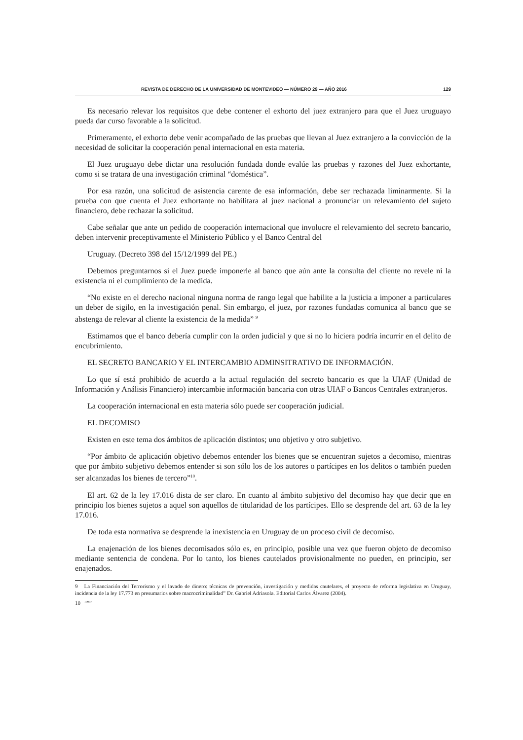REVISTA DE DERECHO DE LA UNIVERSIDAD DE MONTEVIDEO — NÚMERO 29 — AÑO 2016 129
Es necesario relevar los requisitos que debe contener el exhorto del juez extranjero para que el Juez uruguayo pueda dar curso favorable a la solicitud.
Primeramente, el exhorto debe venir acompañado de las pruebas que llevan al Juez extranjero a la convicción de la necesidad de solicitar la cooperación penal internacional en esta materia.
El Juez uruguayo debe dictar una resolución fundada donde evalúe las pruebas y razones del Juez exhortante, como si se tratara de una investigación criminal “doméstica”.
Por esa razón, una solicitud de asistencia carente de esa información, debe ser rechazada liminarmente. Si la prueba con que cuenta el Juez exhortante no habilitara al juez nacional a pronunciar un relevamiento del sujeto financiero, debe rechazar la solicitud.
Cabe señalar que ante un pedido de cooperación internacional que involucre el relevamiento del secreto bancario, deben intervenir preceptivamente el Ministerio Público y el Banco Central del
Uruguay. (Decreto 398 del 15/12/1999 del PE.)
Debemos preguntarnos si el Juez puede imponerle al banco que aún ante la consulta del cliente no revele ni la existencia ni el cumplimiento de la medida.
“No existe en el derecho nacional ninguna norma de rango legal que habilite a la justicia a imponer a particulares un deber de sigilo, en la investigación penal. Sin embargo, el juez, por razones fundadas comunica al banco que se abstenga de relevar al cliente la existencia de la medida” <sup>9</sup>
Estimamos que el banco debería cumplir con la orden judicial y que si no lo hiciera podría incurrir en el delito de encubrimiento.
EL SECRETO BANCARIO Y EL INTERCAMBIO ADMINSITRATIVO DE INFORMACIÓN.
Lo que sí está prohibido de acuerdo a la actual regulación del secreto bancario es que la UIAF (Unidad de Información y Análisis Financiero) intercambie información bancaria con otras UIAF o Bancos Centrales extranjeros.
La cooperación internacional en esta materia sólo puede ser cooperación judicial.
EL DECOMISO
Existen en este tema dos ámbitos de aplicación distintos; uno objetivo y otro subjetivo.
“Por ámbito de aplicación objetivo debemos entender los bienes que se encuentran sujetos a decomiso, mientras que por ámbito subjetivo debemos entender si son sólo los de los autores o partícipes en los delitos o también pueden ser alcanzadas los bienes de tercero”<sup>10</sup>.
El art. 62 de la ley 17.016 dista de ser claro. En cuanto al ámbito subjetivo del decomiso hay que decir que en principio los bienes sujetos a aquel son aquellos de titularidad de los partícipes. Ello se desprende del art. 63 de la ley 17.016.
De toda esta normativa se desprende la inexistencia en Uruguay de un proceso civil de decomiso.
La enajenación de los bienes decomisados sólo es, en principio, posible una vez que fueron objeto de decomiso mediante sentencia de condena. Por lo tanto, los bienes cautelados provisionalmente no pueden, en principio, ser enajenados.
9 La Financiación del Terrorismo y el lavado de dinero: técnicas de prevención, investigación y medidas cautelares, el proyecto de reforma legislativa en Uruguay, incidencia de la ley 17.773 en presumarios sobre macrocriminalidad” Dr. Gabriel Adriasola. Editorial Carlos Álvarez (2004).
10 “””